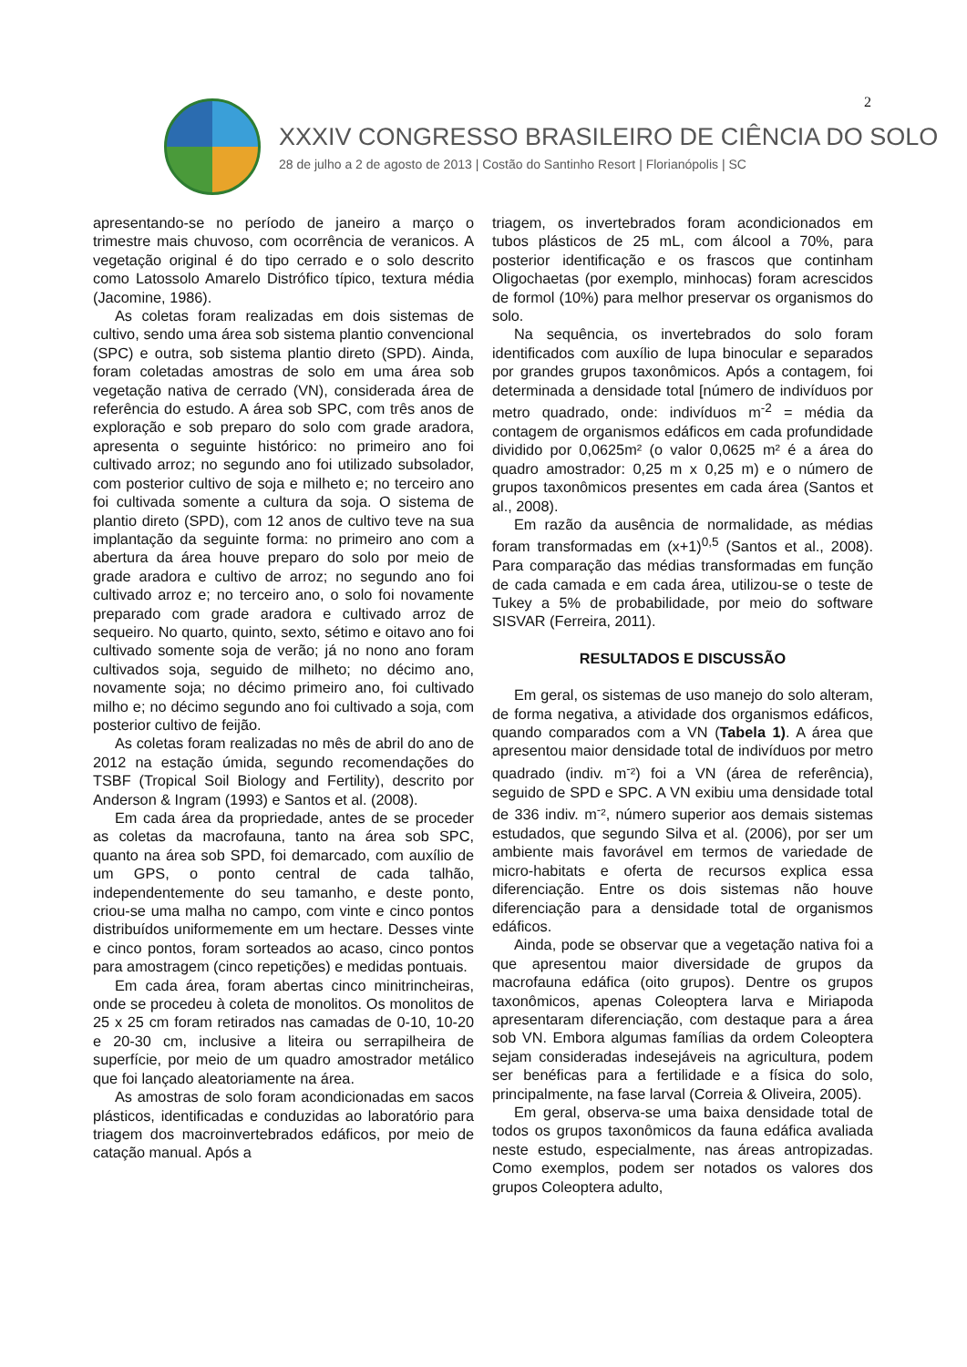2
XXXIV CONGRESSO BRASILEIRO DE CIÊNCIA DO SOLO
28 de julho a 2 de agosto de 2013 | Costão do Santinho Resort | Florianópolis | SC
apresentando-se no período de janeiro a março o trimestre mais chuvoso, com ocorrência de veranicos. A vegetação original é do tipo cerrado e o solo descrito como Latossolo Amarelo Distrófico típico, textura média (Jacomine, 1986).
As coletas foram realizadas em dois sistemas de cultivo, sendo uma área sob sistema plantio convencional (SPC) e outra, sob sistema plantio direto (SPD). Ainda, foram coletadas amostras de solo em uma área sob vegetação nativa de cerrado (VN), considerada área de referência do estudo. A área sob SPC, com três anos de exploração e sob preparo do solo com grade aradora, apresenta o seguinte histórico: no primeiro ano foi cultivado arroz; no segundo ano foi utilizado subsolador, com posterior cultivo de soja e milheto e; no terceiro ano foi cultivada somente a cultura da soja. O sistema de plantio direto (SPD), com 12 anos de cultivo teve na sua implantação da seguinte forma: no primeiro ano com a abertura da área houve preparo do solo por meio de grade aradora e cultivo de arroz; no segundo ano foi cultivado arroz e; no terceiro ano, o solo foi novamente preparado com grade aradora e cultivado arroz de sequeiro. No quarto, quinto, sexto, sétimo e oitavo ano foi cultivado somente soja de verão; já no nono ano foram cultivados soja, seguido de milheto; no décimo ano, novamente soja; no décimo primeiro ano, foi cultivado milho e; no décimo segundo ano foi cultivado a soja, com posterior cultivo de feijão.
As coletas foram realizadas no mês de abril do ano de 2012 na estação úmida, segundo recomendações do TSBF (Tropical Soil Biology and Fertility), descrito por Anderson & Ingram (1993) e Santos et al. (2008).
Em cada área da propriedade, antes de se proceder as coletas da macrofauna, tanto na área sob SPC, quanto na área sob SPD, foi demarcado, com auxílio de um GPS, o ponto central de cada talhão, independentemente do seu tamanho, e deste ponto, criou-se uma malha no campo, com vinte e cinco pontos distribuídos uniformemente em um hectare. Desses vinte e cinco pontos, foram sorteados ao acaso, cinco pontos para amostragem (cinco repetições) e medidas pontuais.
Em cada área, foram abertas cinco minitrincheiras, onde se procedeu à coleta de monolitos. Os monolitos de 25 x 25 cm foram retirados nas camadas de 0-10, 10-20 e 20-30 cm, inclusive a liteira ou serrapilheira de superfície, por meio de um quadro amostrador metálico que foi lançado aleatoriamente na área.
As amostras de solo foram acondicionadas em sacos plásticos, identificadas e conduzidas ao laboratório para triagem dos macroinvertebrados edáficos, por meio de catação manual. Após a
triagem, os invertebrados foram acondicionados em tubos plásticos de 25 mL, com álcool a 70%, para posterior identificação e os frascos que continham Oligochaetas (por exemplo, minhocas) foram acrescidos de formol (10%) para melhor preservar os organismos do solo.
Na sequência, os invertebrados do solo foram identificados com auxílio de lupa binocular e separados por grandes grupos taxonômicos. Após a contagem, foi determinada a densidade total [número de indivíduos por metro quadrado, onde: indivíduos m<sup>-2</sup> = média da contagem de organismos edáficos em cada profundidade dividido por 0,0625m² (o valor 0,0625 m² é a área do quadro amostrador: 0,25 m x 0,25 m) e o número de grupos taxonômicos presentes em cada área (Santos et al., 2008).
Em razão da ausência de normalidade, as médias foram transformadas em (x+1)<sup>0,5</sup> (Santos et al., 2008). Para comparação das médias transformadas em função de cada camada e em cada área, utilizou-se o teste de Tukey a 5% de probabilidade, por meio do software SISVAR (Ferreira, 2011).
RESULTADOS E DISCUSSÃO
Em geral, os sistemas de uso manejo do solo alteram, de forma negativa, a atividade dos organismos edáficos, quando comparados com a VN (Tabela 1). A área que apresentou maior densidade total de indivíduos por metro quadrado (indiv. m<sup>-</sup>²) foi a VN (área de referência), seguido de SPD e SPC. A VN exibiu uma densidade total de 336 indiv. m<sup>-</sup>², número superior aos demais sistemas estudados, que segundo Silva et al. (2006), por ser um ambiente mais favorável em termos de variedade de micro-habitats e oferta de recursos explica essa diferenciação. Entre os dois sistemas não houve diferenciação para a densidade total de organismos edáficos.
Ainda, pode se observar que a vegetação nativa foi a que apresentou maior diversidade de grupos da macrofauna edáfica (oito grupos). Dentre os grupos taxonômicos, apenas Coleoptera larva e Miriapoda apresentaram diferenciação, com destaque para a área sob VN. Embora algumas famílias da ordem Coleoptera sejam consideradas indesejáveis na agricultura, podem ser benéficas para a fertilidade e a física do solo, principalmente, na fase larval (Correia & Oliveira, 2005).
Em geral, observa-se uma baixa densidade total de todos os grupos taxonômicos da fauna edáfica avaliada neste estudo, especialmente, nas áreas antropizadas. Como exemplos, podem ser notados os valores dos grupos Coleoptera adulto,